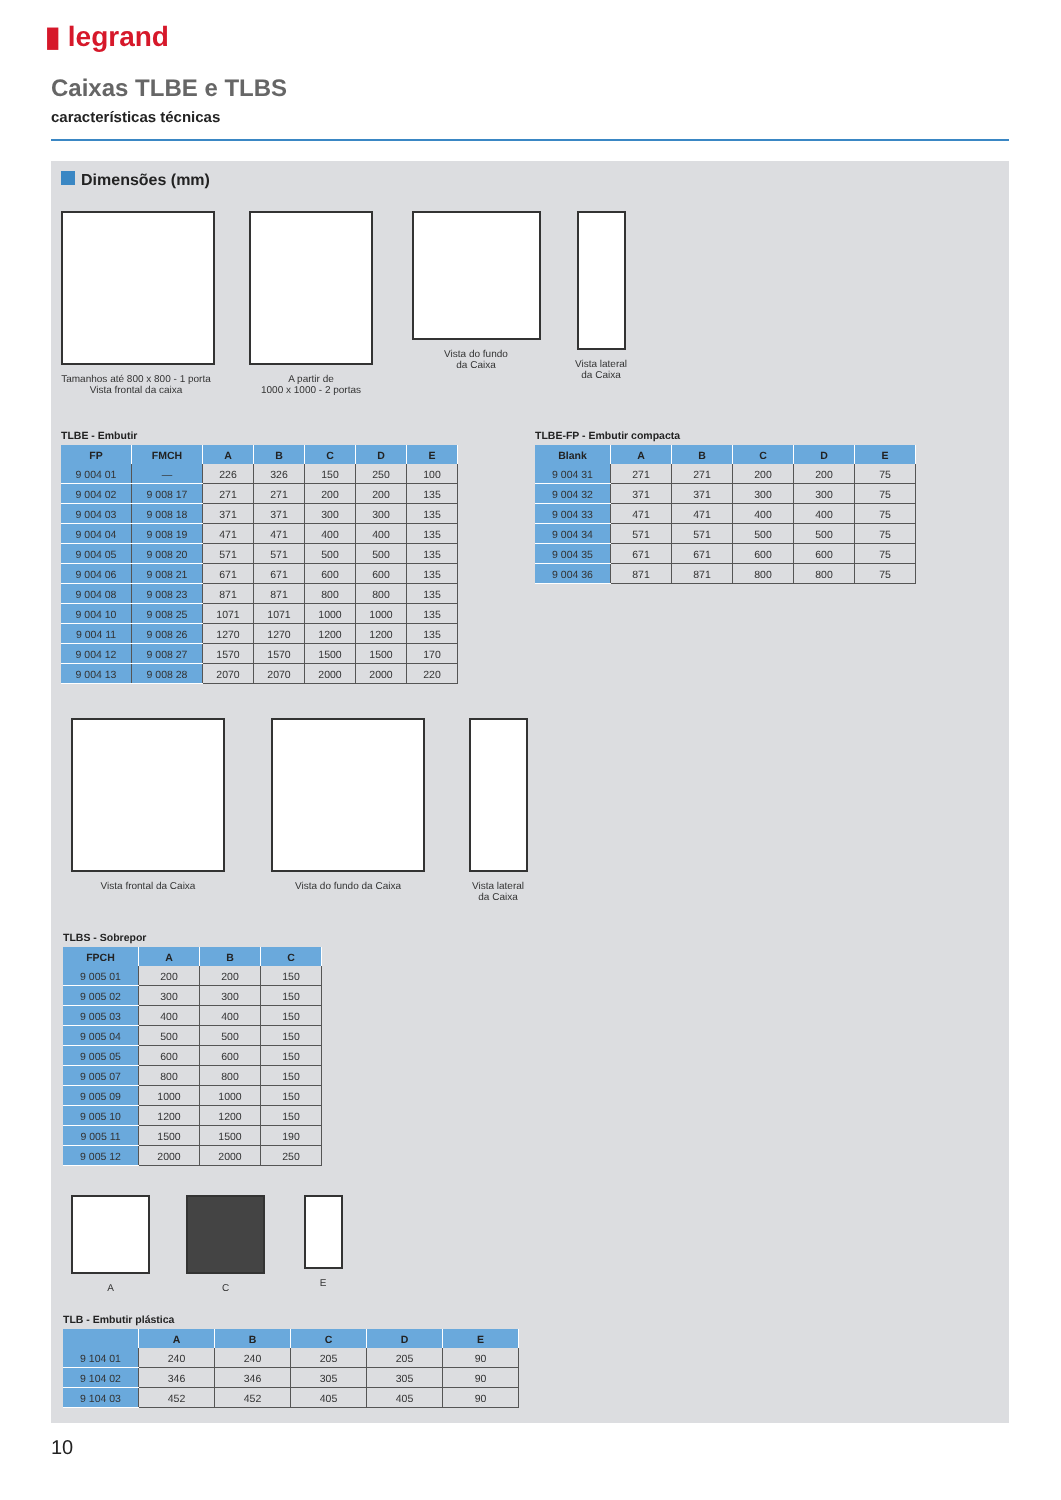▮ legrand
Caixas TLBE e TLBS
características técnicas
Dimensões (mm)
Tamanhos até 800 x 800 - 1 porta
Vista frontal da caixa
A partir de
1000 x 1000 - 2 portas
Vista do fundo
da Caixa
Vista lateral
da Caixa
TLBE - Embutir
| FP | FMCH | A | B | C | D | E |
| --- | --- | --- | --- | --- | --- | --- |
| 9 004 01 | — | 226 | 326 | 150 | 250 | 100 |
| 9 004 02 | 9 008 17 | 271 | 271 | 200 | 200 | 135 |
| 9 004 03 | 9 008 18 | 371 | 371 | 300 | 300 | 135 |
| 9 004 04 | 9 008 19 | 471 | 471 | 400 | 400 | 135 |
| 9 004 05 | 9 008 20 | 571 | 571 | 500 | 500 | 135 |
| 9 004 06 | 9 008 21 | 671 | 671 | 600 | 600 | 135 |
| 9 004 08 | 9 008 23 | 871 | 871 | 800 | 800 | 135 |
| 9 004 10 | 9 008 25 | 1071 | 1071 | 1000 | 1000 | 135 |
| 9 004 11 | 9 008 26 | 1270 | 1270 | 1200 | 1200 | 135 |
| 9 004 12 | 9 008 27 | 1570 | 1570 | 1500 | 1500 | 170 |
| 9 004 13 | 9 008 28 | 2070 | 2070 | 2000 | 2000 | 220 |
TLBE-FP - Embutir compacta
| Blank | A | B | C | D | E |
| --- | --- | --- | --- | --- | --- |
| 9 004 31 | 271 | 271 | 200 | 200 | 75 |
| 9 004 32 | 371 | 371 | 300 | 300 | 75 |
| 9 004 33 | 471 | 471 | 400 | 400 | 75 |
| 9 004 34 | 571 | 571 | 500 | 500 | 75 |
| 9 004 35 | 671 | 671 | 600 | 600 | 75 |
| 9 004 36 | 871 | 871 | 800 | 800 | 75 |
Vista frontal da Caixa Vista do fundo da Caixa Vista lateral
da Caixa
TLBS - Sobrepor
| FPCH | A | B | C |
| --- | --- | --- | --- |
| 9 005 01 | 200 | 200 | 150 |
| 9 005 02 | 300 | 300 | 150 |
| 9 005 03 | 400 | 400 | 150 |
| 9 005 04 | 500 | 500 | 150 |
| 9 005 05 | 600 | 600 | 150 |
| 9 005 07 | 800 | 800 | 150 |
| 9 005 09 | 1000 | 1000 | 150 |
| 9 005 10 | 1200 | 1200 | 150 |
| 9 005 11 | 1500 | 1500 | 190 |
| 9 005 12 | 2000 | 2000 | 250 |
A C E
TLB - Embutir plástica
| | A | B | C | D | E |
| --- | --- | --- | --- | --- | --- |
| 9 104 01 | 240 | 240 | 205 | 205 | 90 |
| 9 104 02 | 346 | 346 | 305 | 305 | 90 |
| 9 104 03 | 452 | 452 | 405 | 405 | 90 |
10